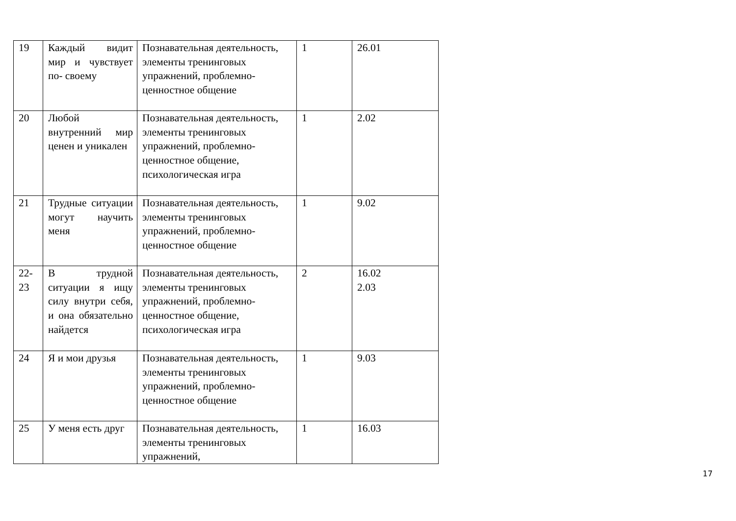| 19 | Каждый видит мир и чувствует по- своему | Познавательная деятельность, элементы тренинговых упражнений, проблемно-ценностное общение | 1 | 26.01 |
| 20 | Любой внутренний мир ценен и уникален | Познавательная деятельность, элементы тренинговых упражнений, проблемно-ценностное общение, психологическая игра | 1 | 2.02 |
| 21 | Трудные ситуации могут научить меня | Познавательная деятельность, элементы тренинговых упражнений, проблемно-ценностное общение | 1 | 9.02 |
| 22- 23 | В трудной ситуации я ищу силу внутри себя, и она обязательно найдется | Познавательная деятельность, элементы тренинговых упражнений, проблемно-ценностное общение, психологическая игра | 2 | 16.02 2.03 |
| 24 | Я и мои друзья | Познавательная деятельность, элементы тренинговых упражнений, проблемно-ценностное общение | 1 | 9.03 |
| 25 | У меня есть друг | Познавательная деятельность, элементы тренинговых упражнений, | 1 | 16.03 |
17